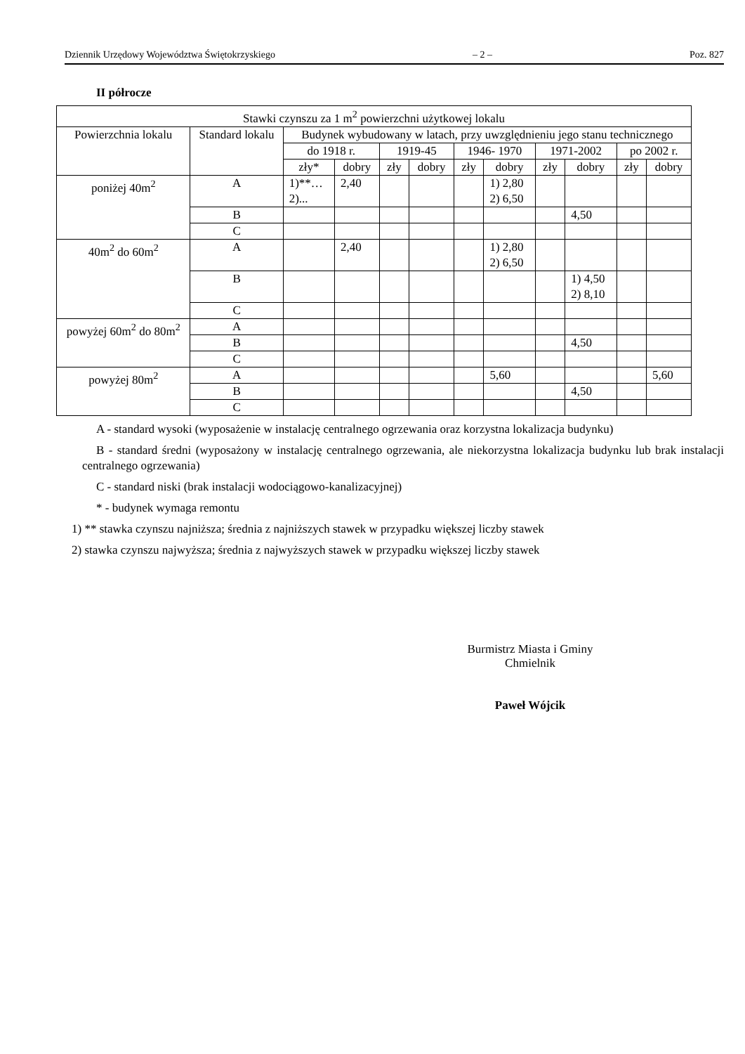Dziennik Urzędowy Województwa Świętokrzyskiego – 2 – Poz. 827
II półrocze
| Stawki czynszu za 1 m<sup>2</sup> powierzchni użytkowej lokalu | | | | | | | | | | | |
| --- | --- | --- | --- | --- | --- | --- | --- | --- | --- | --- | --- |
| Powierzchnia lokalu | Standard lokalu | Budynek wybudowany w latach, przy uwzględnieniu jego stanu technicznego | | | | | | | | | |
| | | do 1918 r. | | 1919-45 | | 1946- 1970 | | 1971-2002 | | po 2002 r. | |
| | | zły* | dobry | zły | dobry | zły | dobry | zły | dobry | zły | dobry |
| poniżej 40m<sup>2</sup> | A | 1)**… 2)... | 2,40 | | | | 1) 2,80 2) 6,50 | | | | |
| | B | | | | | | | | 4,50 | | |
| | C | | | | | | | | | | |
| 40m<sup>2</sup> do 60m<sup>2</sup> | A | | 2,40 | | | | 1) 2,80 2) 6,50 | | | | |
| | B | | | | | | | | 1) 4,50 2) 8,10 | | |
| | C | | | | | | | | | | |
| powyżej 60m<sup>2</sup> do 80m<sup>2</sup> | A | | | | | | | | | | |
| | B | | | | | | | | 4,50 | | |
| | C | | | | | | | | | | |
| powyżej 80m<sup>2</sup> | A | | | | | | 5,60 | | | | 5,60 |
| | B | | | | | | | | 4,50 | | |
| | C | | | | | | | | | | |
A - standard wysoki (wyposażenie w instalację centralnego ogrzewania oraz korzystna lokalizacja budynku)
B - standard średni (wyposażony w instalację centralnego ogrzewania, ale niekorzystna lokalizacja budynku lub brak instalacji centralnego ogrzewania)
C - standard niski (brak instalacji wodociągowo-kanalizacyjnej)
* - budynek wymaga remontu
1) ** stawka czynszu najniższa; średnia z najniższych stawek w przypadku większej liczby stawek
2) stawka czynszu najwyższa; średnia z najwyższych stawek w przypadku większej liczby stawek
Burmistrz Miasta i Gminy
Chmielnik
Paweł Wójcik